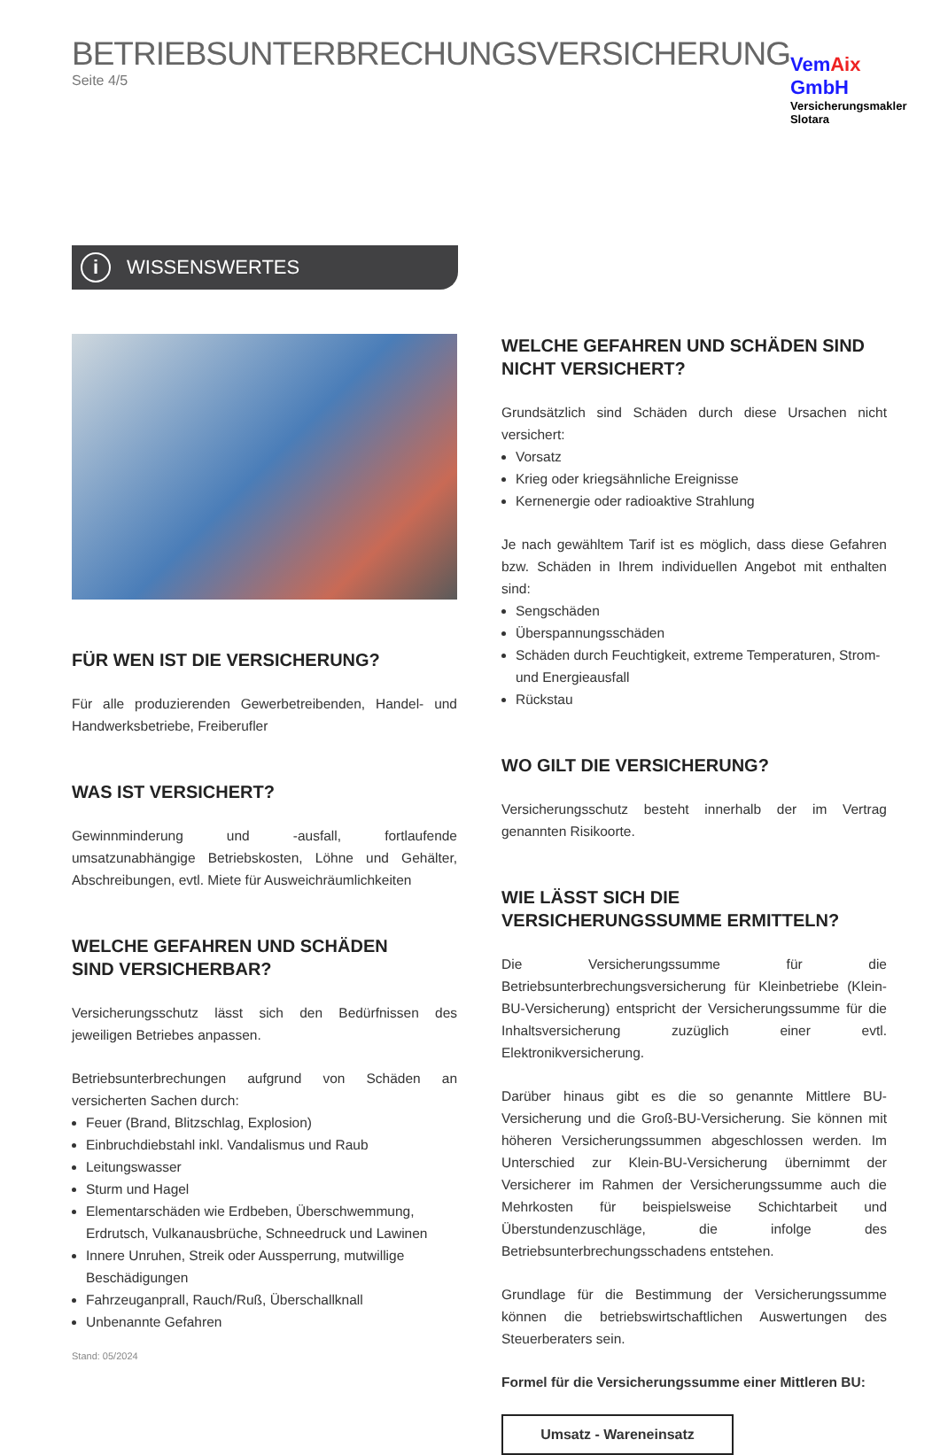BETRIEBSUNTERBRECHUNGSVERSICHERUNG
Seite 4/5
VemAix GmbH
Versicherungsmakler Slotara
i
WISSENSWERTES
FÜR WEN IST DIE VERSICHERUNG?
Für alle produzierenden Gewerbetreibenden, Handel- und Handwerksbetriebe, Freiberufler
WAS IST VERSICHERT?
Gewinnminderung und -ausfall, fortlaufende umsatzunabhängige Betriebskosten, Löhne und Gehälter, Abschreibungen, evtl. Miete für Ausweichräumlichkeiten
WELCHE GEFAHREN UND SCHÄDEN
SIND VERSICHERBAR?
Versicherungsschutz lässt sich den Bedürfnissen des jeweiligen Betriebes anpassen.
Betriebsunterbrechungen aufgrund von Schäden an versicherten Sachen durch:
Feuer (Brand, Blitzschlag, Explosion)
Einbruchdiebstahl inkl. Vandalismus und Raub
Leitungswasser
Sturm und Hagel
Elementarschäden wie Erdbeben, Überschwemmung, Erdrutsch, Vulkanausbrüche, Schneedruck und Lawinen
Innere Unruhen, Streik oder Aussperrung, mutwillige Beschädigungen
Fahrzeuganprall, Rauch/Ruß, Überschallknall
Unbenannte Gefahren
Stand: 05/2024
WELCHE GEFAHREN UND SCHÄDEN SIND
NICHT VERSICHERT?
Grundsätzlich sind Schäden durch diese Ursachen nicht versichert:
Vorsatz
Krieg oder kriegsähnliche Ereignisse
Kernenergie oder radioaktive Strahlung
Je nach gewähltem Tarif ist es möglich, dass diese Gefahren bzw. Schäden in Ihrem individuellen Angebot mit enthalten sind:
Sengschäden
Überspannungsschäden
Schäden durch Feuchtigkeit, extreme Temperaturen, Strom- und Energieausfall
Rückstau
WO GILT DIE VERSICHERUNG?
Versicherungsschutz besteht innerhalb der im Vertrag genannten Risikoorte.
WIE LÄSST SICH DIE VERSICHERUNGSSUMME ERMITTELN?
Die Versicherungssumme für die Betriebsunterbrechungsversicherung für Kleinbetriebe (Klein-BU-Versicherung) entspricht der Versicherungssumme für die Inhaltsversicherung zuzüglich einer evtl. Elektronikversicherung.
Darüber hinaus gibt es die so genannte Mittlere BU-Versicherung und die Groß-BU-Versicherung. Sie können mit höheren Versicherungssummen abgeschlossen werden. Im Unterschied zur Klein-BU-Versicherung übernimmt der Versicherer im Rahmen der Versicherungssumme auch die Mehrkosten für beispielsweise Schichtarbeit und Überstundenzuschläge, die infolge des Betriebsunterbrechungsschadens entstehen.
Grundlage für die Bestimmung der Versicherungssumme können die betriebswirtschaftlichen Auswertungen des Steuerberaters sein.
Formel für die Versicherungssumme einer Mittleren BU:
Umsatz - Wareneinsatz